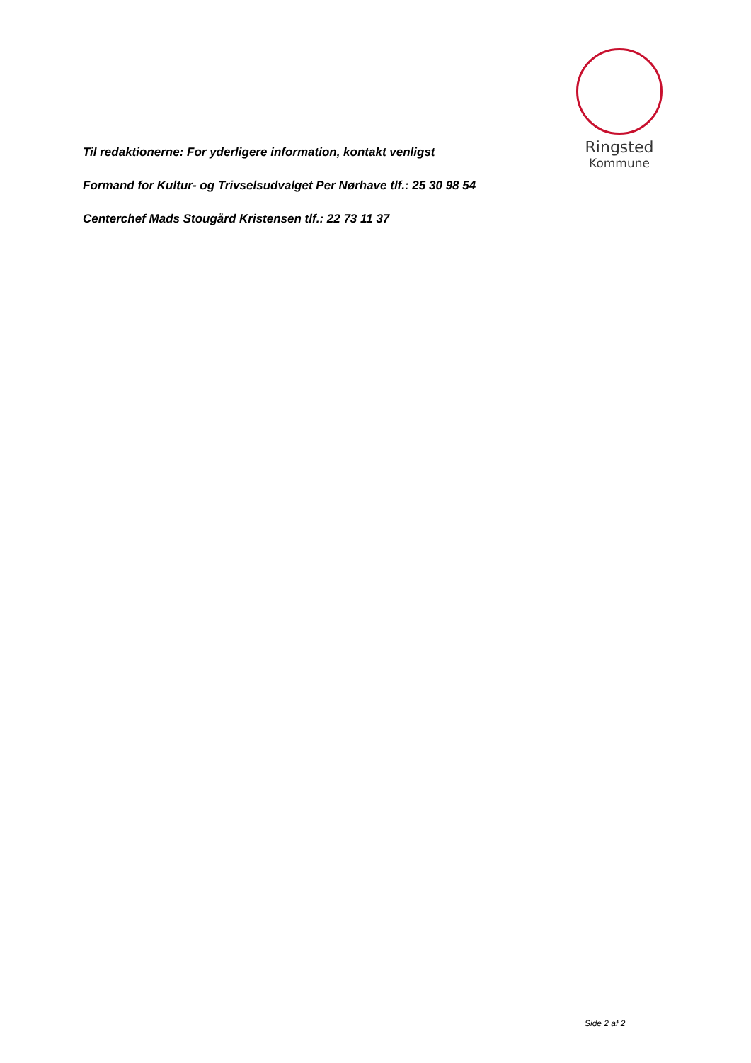Ringsted
Kommune
Til redaktionerne: For yderligere information, kontakt venligst
Formand for Kultur- og Trivselsudvalget Per Nørhave tlf.: 25 30 98 54
Centerchef Mads Stougård Kristensen tlf.: 22 73 11 37
Side 2 af 2